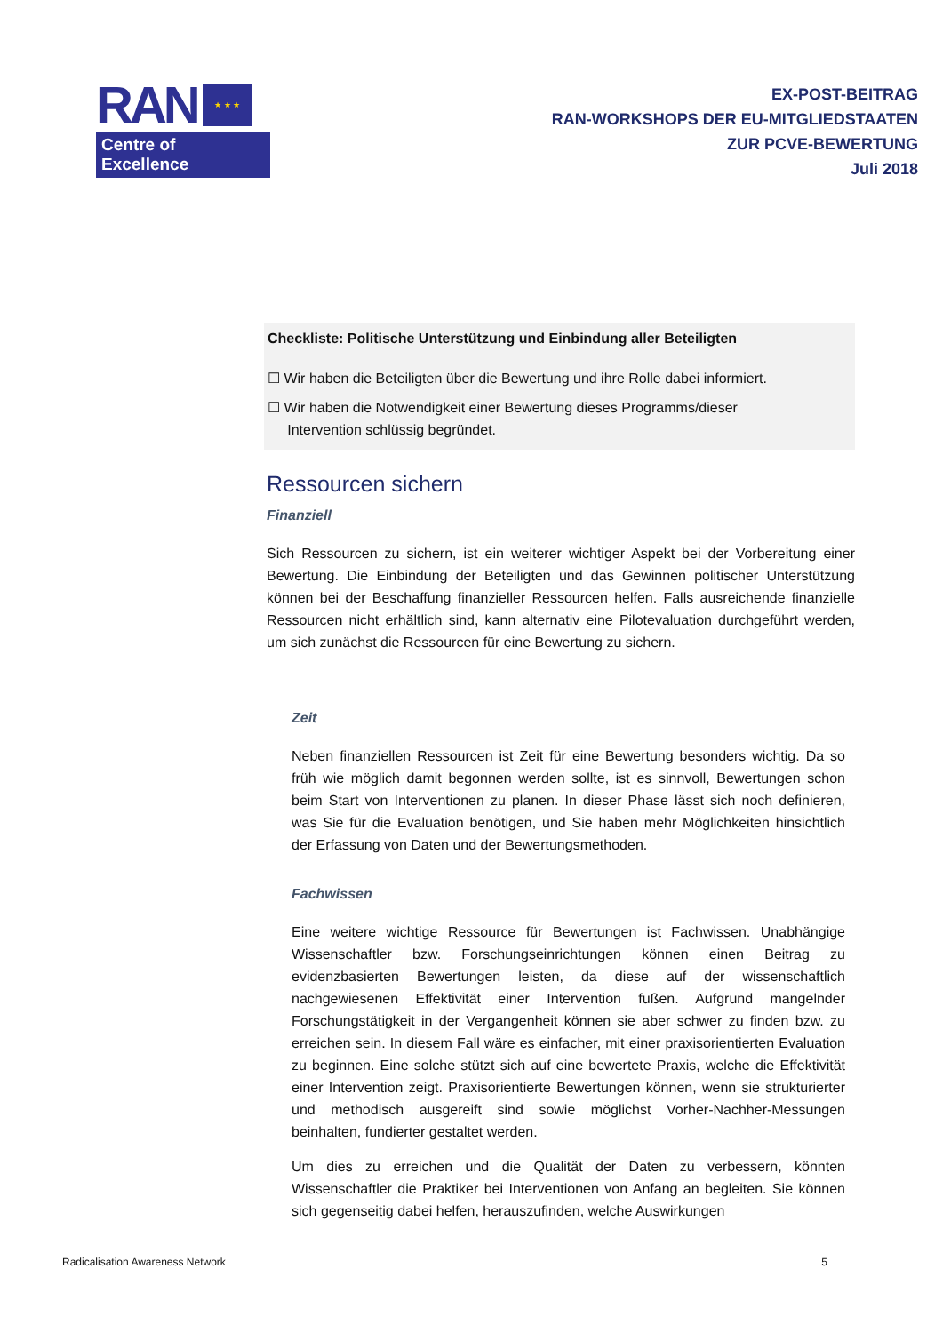RAN ★ ★ ★
Centre of Excellence
EX-POST-BEITRAG
RAN-WORKSHOPS DER EU-MITGLIEDSTAATEN
ZUR PCVE-BEWERTUNG
Juli 2018
Checkliste: Politische Unterstützung und Einbindung aller Beteiligten
☐ Wir haben die Beteiligten über die Bewertung und ihre Rolle dabei informiert.
☐ Wir haben die Notwendigkeit einer Bewertung dieses Programms/dieser
Intervention schlüssig begründet.
Ressourcen sichern
Finanziell
Sich Ressourcen zu sichern, ist ein weiterer wichtiger Aspekt bei der Vorbereitung einer Bewertung. Die Einbindung der Beteiligten und das Gewinnen politischer Unterstützung können bei der Beschaffung finanzieller Ressourcen helfen. Falls ausreichende finanzielle Ressourcen nicht erhältlich sind, kann alternativ eine Pilotevaluation durchgeführt werden, um sich zunächst die Ressourcen für eine Bewertung zu sichern.
Zeit
Neben finanziellen Ressourcen ist Zeit für eine Bewertung besonders wichtig. Da so früh wie möglich damit begonnen werden sollte, ist es sinnvoll, Bewertungen schon beim Start von Interventionen zu planen. In dieser Phase lässt sich noch definieren, was Sie für die Evaluation benötigen, und Sie haben mehr Möglichkeiten hinsichtlich der Erfassung von Daten und der Bewertungsmethoden.
Fachwissen
Eine weitere wichtige Ressource für Bewertungen ist Fachwissen. Unabhängige Wissenschaftler bzw. Forschungseinrichtungen können einen Beitrag zu evidenzbasierten Bewertungen leisten, da diese auf der wissenschaftlich nachgewiesenen Effektivität einer Intervention fußen. Aufgrund mangelnder Forschungstätigkeit in der Vergangenheit können sie aber schwer zu finden bzw. zu erreichen sein. In diesem Fall wäre es einfacher, mit einer praxisorientierten Evaluation zu beginnen. Eine solche stützt sich auf eine bewertete Praxis, welche die Effektivität einer Intervention zeigt. Praxisorientierte Bewertungen können, wenn sie strukturierter und methodisch ausgereift sind sowie möglichst Vorher-Nachher-Messungen beinhalten, fundierter gestaltet werden.
Um dies zu erreichen und die Qualität der Daten zu verbessern, könnten Wissenschaftler die Praktiker bei Interventionen von Anfang an begleiten. Sie können sich gegenseitig dabei helfen, herauszufinden, welche Auswirkungen
Radicalisation Awareness Network 5